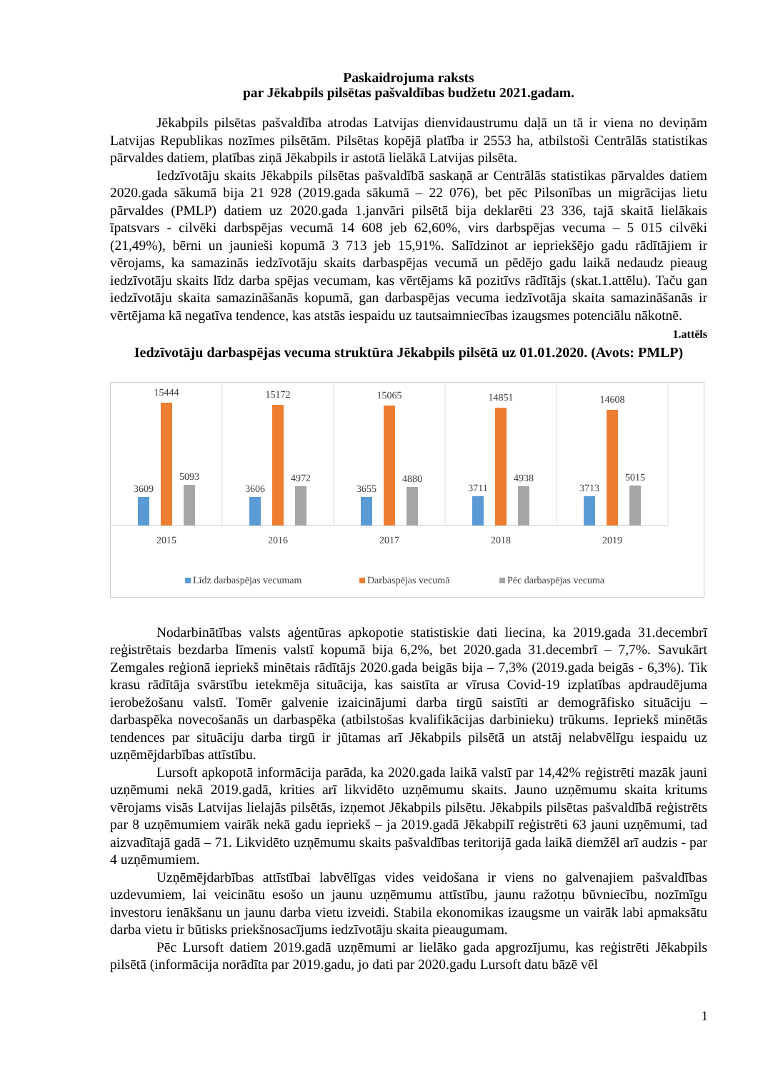Paskaidrojuma raksts
par Jēkabpils pilsētas pašvaldības budžetu 2021.gadam.
Jēkabpils pilsētas pašvaldība atrodas Latvijas dienvidaustrumu daļā un tā ir viena no deviņām Latvijas Republikas nozīmes pilsētām. Pilsētas kopējā platība ir 2553 ha, atbilstoši Centrālās statistikas pārvaldes datiem, platības ziņā Jēkabpils ir astotā lielākā Latvijas pilsēta.
Iedzīvotāju skaits Jēkabpils pilsētas pašvaldībā saskaņā ar Centrālās statistikas pārvaldes datiem 2020.gada sākumā bija 21 928 (2019.gada sākumā – 22 076), bet pēc Pilsonības un migrācijas lietu pārvaldes (PMLP) datiem uz 2020.gada 1.janvāri pilsētā bija deklarēti 23 336, tajā skaitā lielākais īpatsvars - cilvēki darbspējas vecumā 14 608 jeb 62,60%, virs darbspējas vecuma – 5 015 cilvēki (21,49%), bērni un jaunieši kopumā 3 713 jeb 15,91%. Salīdzinot ar iepriekšējo gadu rādītājiem ir vērojams, ka samazinās iedzīvotāju skaits darbaspējas vecumā un pēdējo gadu laikā nedaudz pieaug iedzīvotāju skaits līdz darba spējas vecumam, kas vērtējams kā pozitīvs rādītājs (skat.1.attēlu). Taču gan iedzīvotāju skaita samazināšanās kopumā, gan darbaspējas vecuma iedzīvotāja skaita samazināšanās ir vērtējama kā negatīva tendence, kas atstās iespaidu uz tautsaimniecības izaugsmes potenciālu nākotnē.
1.attēls
Iedzīvotāju darbaspējas vecuma struktūra Jēkabpils pilsētā uz 01.01.2020. (Avots: PMLP)
3609
15444
5093
2015
3606
15172
4972
2016
3655
15065
4880
2017
3711
14851
4938
2018
3713
14608
5015
2019
Līdz darbaspējas vecumam
Darbaspējas vecumā
Pēc darbaspējas vecuma
Nodarbinātības valsts aģentūras apkopotie statistiskie dati liecina, ka 2019.gada 31.decembrī reģistrētais bezdarba līmenis valstī kopumā bija 6,2%, bet 2020.gada 31.decembrī – 7,7%. Savukārt Zemgales reģionā iepriekš minētais rādītājs 2020.gada beigās bija – 7,3% (2019.gada beigās - 6,3%). Tik krasu rādītāja svārstību ietekmēja situācija, kas saistīta ar vīrusa Covid-19 izplatības apdraudējuma ierobežošanu valstī. Tomēr galvenie izaicinājumi darba tirgū saistīti ar demogrāfisko situāciju – darbaspēka novecošanās un darbaspēka (atbilstošas kvalifikācijas darbinieku) trūkums. Iepriekš minētās tendences par situāciju darba tirgū ir jūtamas arī Jēkabpils pilsētā un atstāj nelabvēlīgu iespaidu uz uzņēmējdarbības attīstību.
Lursoft apkopotā informācija parāda, ka 2020.gada laikā valstī par 14,42% reģistrēti mazāk jauni uzņēmumi nekā 2019.gadā, krities arī likvidēto uzņēmumu skaits. Jauno uzņēmumu skaita kritums vērojams visās Latvijas lielajās pilsētās, izņemot Jēkabpils pilsētu. Jēkabpils pilsētas pašvaldībā reģistrēts par 8 uzņēmumiem vairāk nekā gadu iepriekš – ja 2019.gadā Jēkabpilī reģistrēti 63 jauni uzņēmumi, tad aizvadītajā gadā – 71. Likvidēto uzņēmumu skaits pašvaldības teritorijā gada laikā diemžēl arī audzis - par 4 uzņēmumiem.
Uzņēmējdarbības attīstībai labvēlīgas vides veidošana ir viens no galvenajiem pašvaldības uzdevumiem, lai veicinātu esošo un jaunu uzņēmumu attīstību, jaunu ražotņu būvniecību, nozīmīgu investoru ienākšanu un jaunu darba vietu izveidi. Stabila ekonomikas izaugsme un vairāk labi apmaksātu darba vietu ir būtisks priekšnosacījums iedzīvotāju skaita pieaugumam.
Pēc Lursoft datiem 2019.gadā uzņēmumi ar lielāko gada apgrozījumu, kas reģistrēti Jēkabpils pilsētā (informācija norādīta par 2019.gadu, jo dati par 2020.gadu Lursoft datu bāzē vēl
1